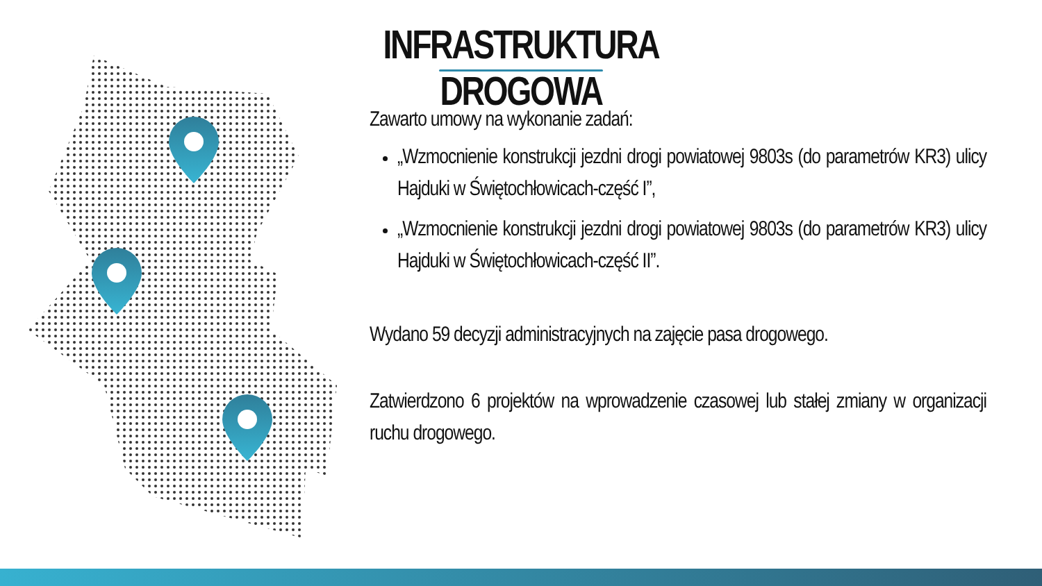INFRASTRUKTURA DROGOWA
Zawarto umowy na wykonanie zadań:
„Wzmocnienie konstrukcji jezdni drogi powiatowej 9803s (do parametrów KR3) ulicy Hajduki w Świętochłowicach-część I”,
„Wzmocnienie konstrukcji jezdni drogi powiatowej 9803s (do parametrów KR3) ulicy Hajduki w Świętochłowicach-część II”.
Wydano 59 decyzji administracyjnych na zajęcie pasa drogowego.
Zatwierdzono 6 projektów na wprowadzenie czasowej lub stałej zmiany w organizacji ruchu drogowego.